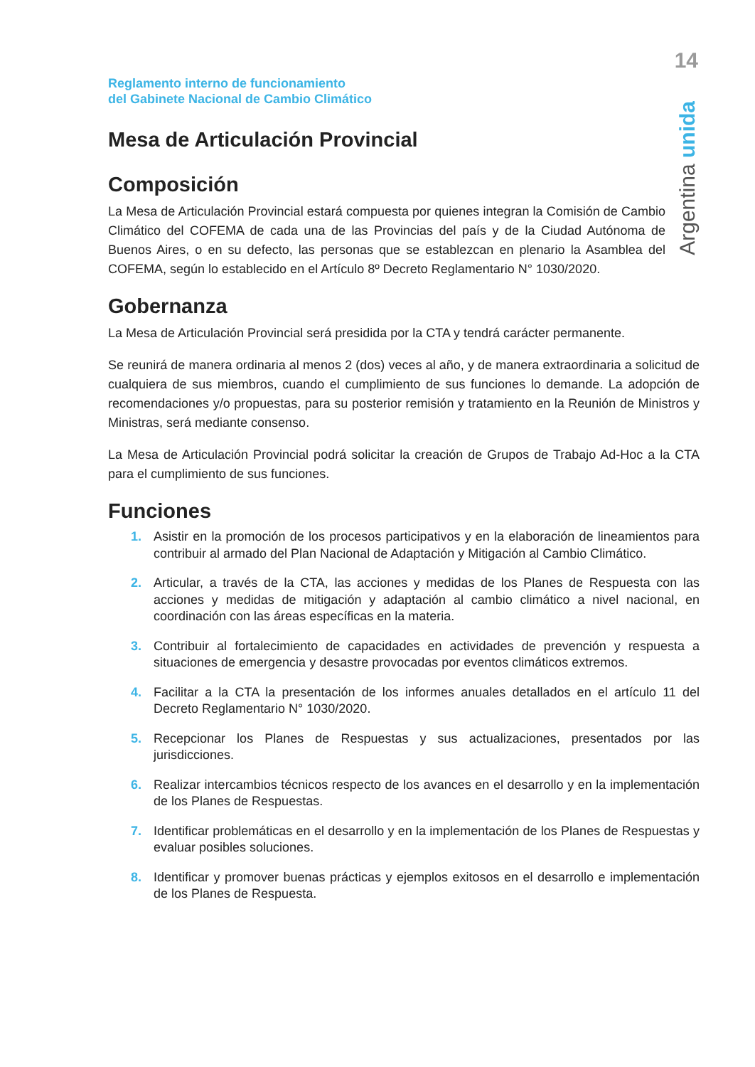14
Argentina unida
Reglamento interno de funcionamiento
del Gabinete Nacional de Cambio Climático
Mesa de Articulación Provincial
Composición
La Mesa de Articulación Provincial estará compuesta por quienes integran la Comisión de Cambio Climático del COFEMA de cada una de las Provincias del país y de la Ciudad Autónoma de Buenos Aires, o en su defecto, las personas que se establezcan en plenario la Asamblea del COFEMA, según lo establecido en el Artículo 8º Decreto Reglamentario N° 1030/2020.
Gobernanza
La Mesa de Articulación Provincial será presidida por la CTA y tendrá carácter permanente.
Se reunirá de manera ordinaria al menos 2 (dos) veces al año, y de manera extraordinaria a solicitud de cualquiera de sus miembros, cuando el cumplimiento de sus funciones lo demande. La adopción de recomendaciones y/o propuestas, para su posterior remisión y tratamiento en la Reunión de Ministros y Ministras, será mediante consenso.
La Mesa de Articulación Provincial podrá solicitar la creación de Grupos de Trabajo Ad-Hoc a la CTA para el cumplimiento de sus funciones.
Funciones
1. Asistir en la promoción de los procesos participativos y en la elaboración de lineamientos para contribuir al armado del Plan Nacional de Adaptación y Mitigación al Cambio Climático.
2. Articular, a través de la CTA, las acciones y medidas de los Planes de Respuesta con las acciones y medidas de mitigación y adaptación al cambio climático a nivel nacional, en coordinación con las áreas específicas en la materia.
3. Contribuir al fortalecimiento de capacidades en actividades de prevención y respuesta a situaciones de emergencia y desastre provocadas por eventos climáticos extremos.
4. Facilitar a la CTA la presentación de los informes anuales detallados en el artículo 11 del Decreto Reglamentario N° 1030/2020.
5. Recepcionar los Planes de Respuestas y sus actualizaciones, presentados por las jurisdicciones.
6. Realizar intercambios técnicos respecto de los avances en el desarrollo y en la implementación de los Planes de Respuestas.
7. Identificar problemáticas en el desarrollo y en la implementación de los Planes de Respuestas y evaluar posibles soluciones.
8. Identificar y promover buenas prácticas y ejemplos exitosos en el desarrollo e implementación de los Planes de Respuesta.